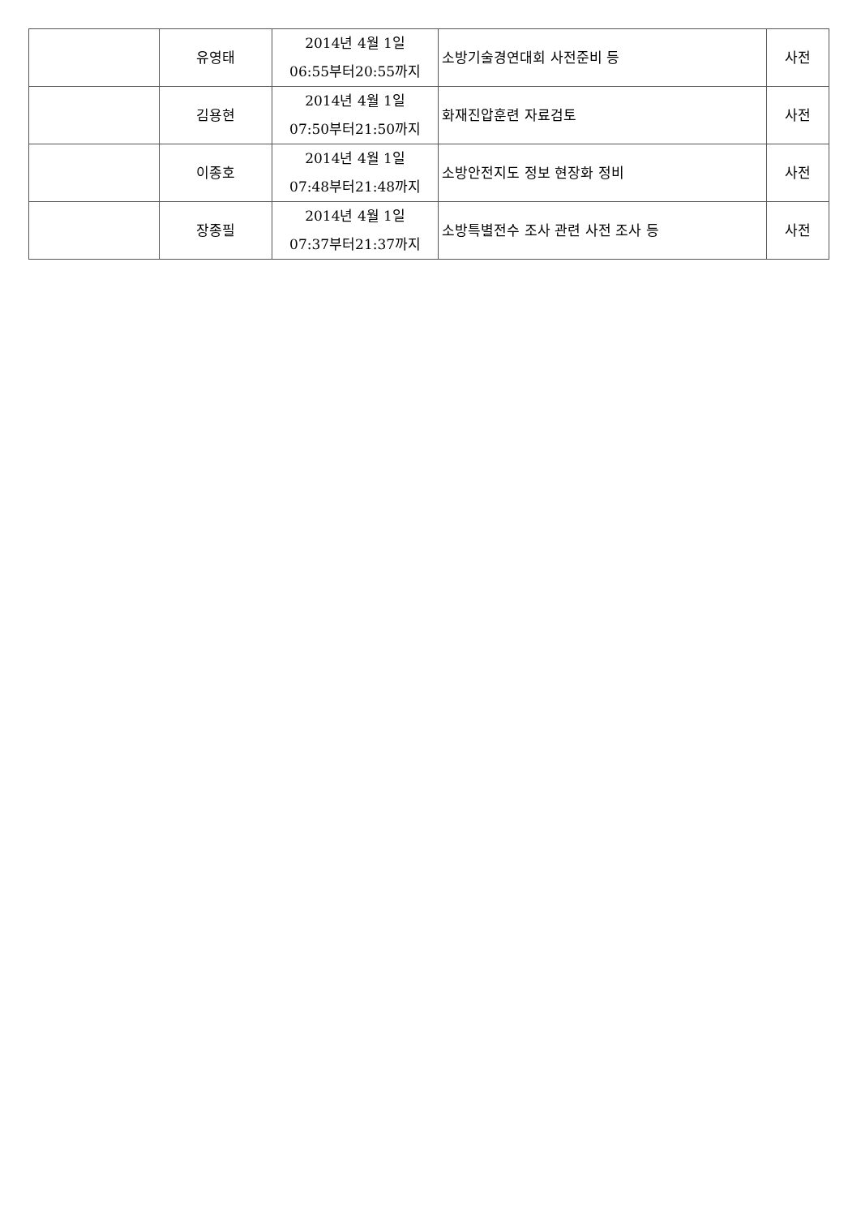| | 유영태 | 2014년 4월 1일 06:55부터20:55까지 | 소방기술경연대회 사전준비 등 | 사전 |
| | 김용현 | 2014년 4월 1일 07:50부터21:50까지 | 화재진압훈련 자료검토 | 사전 |
| | 이종호 | 2014년 4월 1일 07:48부터21:48까지 | 소방안전지도 정보 현장화 정비 | 사전 |
| | 장종필 | 2014년 4월 1일 07:37부터21:37까지 | 소방특별전수 조사 관련 사전 조사 등 | 사전 |